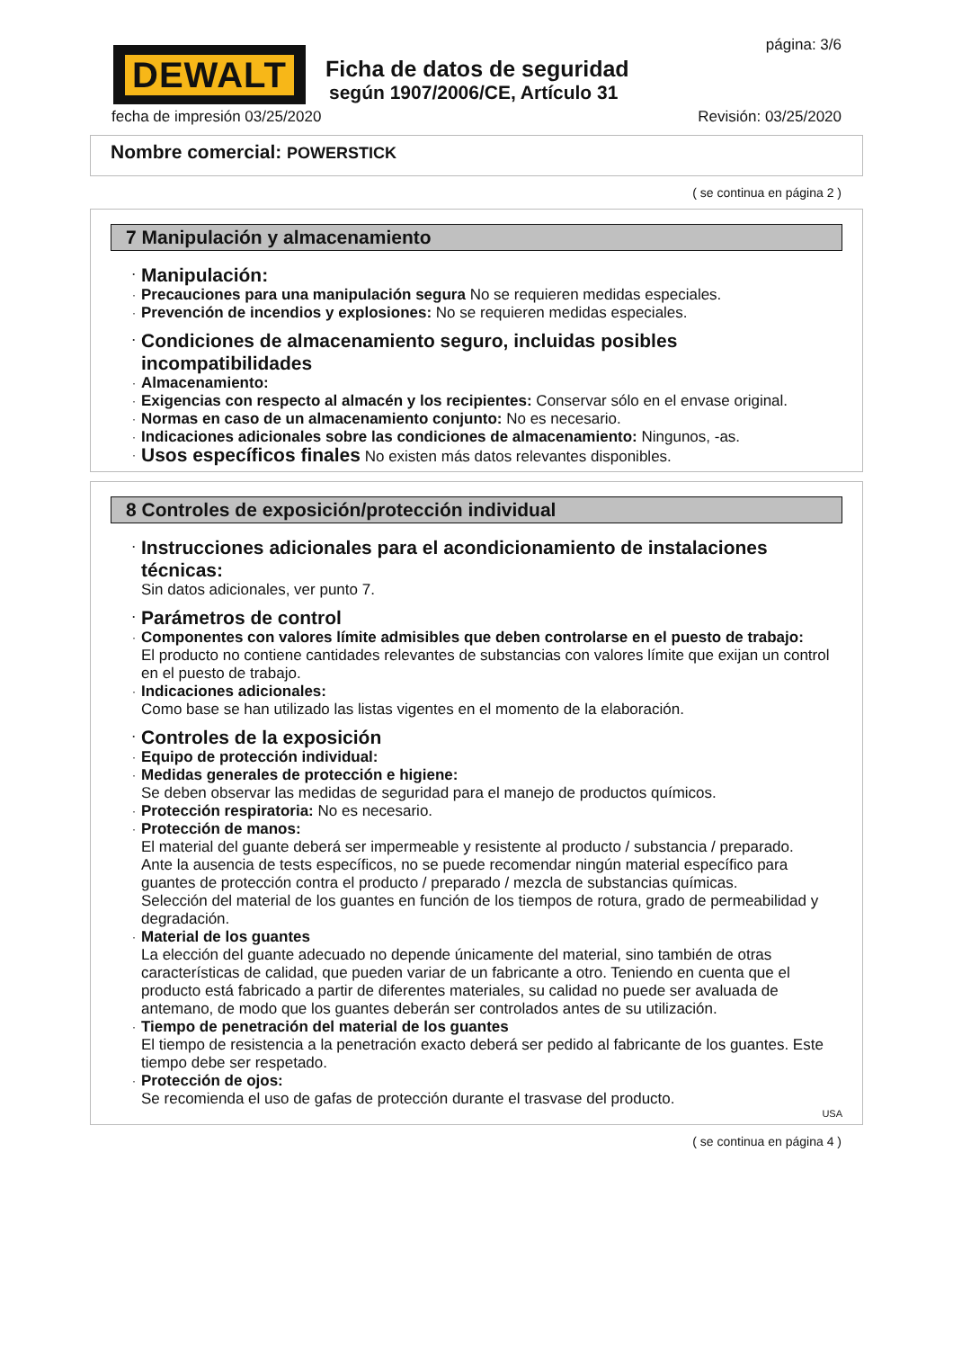DEWALT
Ficha de datos de seguridad
según 1907/2006/CE, Artículo 31
página: 3/6
fecha de impresión 03/25/2020 Revisión: 03/25/2020
Nombre comercial: POWERSTICK
( se continua en página 2 )
7 Manipulación y almacenamiento
· Manipulación:
· Precauciones para una manipulación segura No se requieren medidas especiales.
· Prevención de incendios y explosiones: No se requieren medidas especiales.
· Condiciones de almacenamiento seguro, incluidas posibles incompatibilidades
· Almacenamiento:
· Exigencias con respecto al almacén y los recipientes: Conservar sólo en el envase original.
· Normas en caso de un almacenamiento conjunto: No es necesario.
· Indicaciones adicionales sobre las condiciones de almacenamiento: Ningunos, -as.
· Usos específicos finales No existen más datos relevantes disponibles.
8 Controles de exposición/protección individual
· Instrucciones adicionales para el acondicionamiento de instalaciones técnicas:
Sin datos adicionales, ver punto 7.
· Parámetros de control
· Componentes con valores límite admisibles que deben controlarse en el puesto de trabajo:
El producto no contiene cantidades relevantes de substancias con valores límite que exijan un control en el puesto de trabajo.
· Indicaciones adicionales:
Como base se han utilizado las listas vigentes en el momento de la elaboración.
· Controles de la exposición
· Equipo de protección individual:
· Medidas generales de protección e higiene:
Se deben observar las medidas de seguridad para el manejo de productos químicos.
· Protección respiratoria: No es necesario.
· Protección de manos:
El material del guante deberá ser impermeable y resistente al producto / substancia / preparado.
Ante la ausencia de tests específicos, no se puede recomendar ningún material específico para guantes de protección contra el producto / preparado / mezcla de substancias químicas.
Selección del material de los guantes en función de los tiempos de rotura, grado de permeabilidad y degradación.
· Material de los guantes
La elección del guante adecuado no depende únicamente del material, sino también de otras características de calidad, que pueden variar de un fabricante a otro. Teniendo en cuenta que el producto está fabricado a partir de diferentes materiales, su calidad no puede ser avaluada de antemano, de modo que los guantes deberán ser controlados antes de su utilización.
· Tiempo de penetración del material de los guantes
El tiempo de resistencia a la penetración exacto deberá ser pedido al fabricante de los guantes. Este tiempo debe ser respetado.
· Protección de ojos:
Se recomienda el uso de gafas de protección durante el trasvase del producto.
USA
( se continua en página 4 )